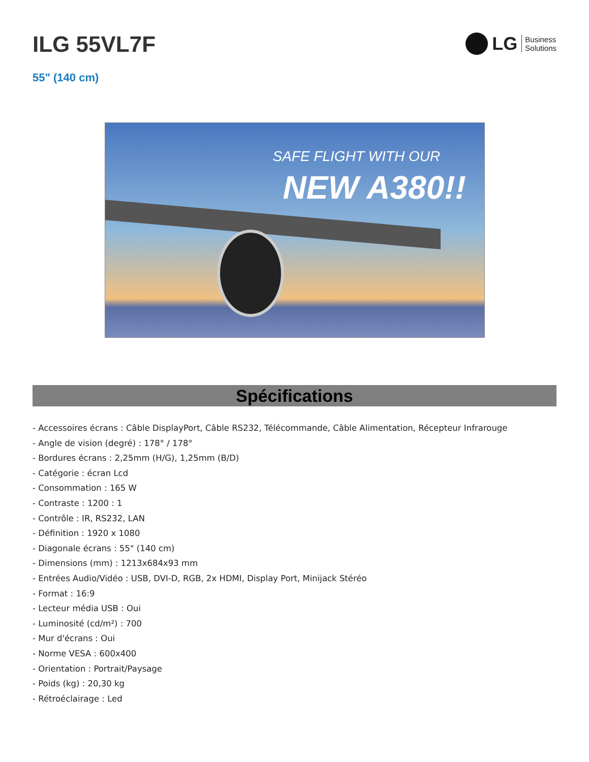ILG 55VL7F
LG Business
Solutions
55" (140 cm)
SAFE FLIGHT WITH OUR
NEW A380!!
Spécifications
- Accessoires écrans : Câble DisplayPort, Câble RS232, Télécommande, Câble Alimentation, Récepteur Infrarouge
- Angle de vision (degré) : 178° / 178°
- Bordures écrans : 2,25mm (H/G), 1,25mm (B/D)
- Catégorie : écran Lcd
- Consommation : 165 W
- Contraste : 1200 : 1
- Contrôle : IR, RS232, LAN
- Définition : 1920 x 1080
- Diagonale écrans : 55" (140 cm)
- Dimensions (mm) : 1213x684x93 mm
- Entrées Audio/Vidéo : USB, DVI-D, RGB, 2x HDMI, Display Port, Minijack Stéréo
- Format : 16:9
- Lecteur média USB : Oui
- Luminosité (cd/m²) : 700
- Mur d'écrans : Oui
- Norme VESA : 600x400
- Orientation : Portrait/Paysage
- Poids (kg) : 20,30 kg
- Rétroéclairage : Led